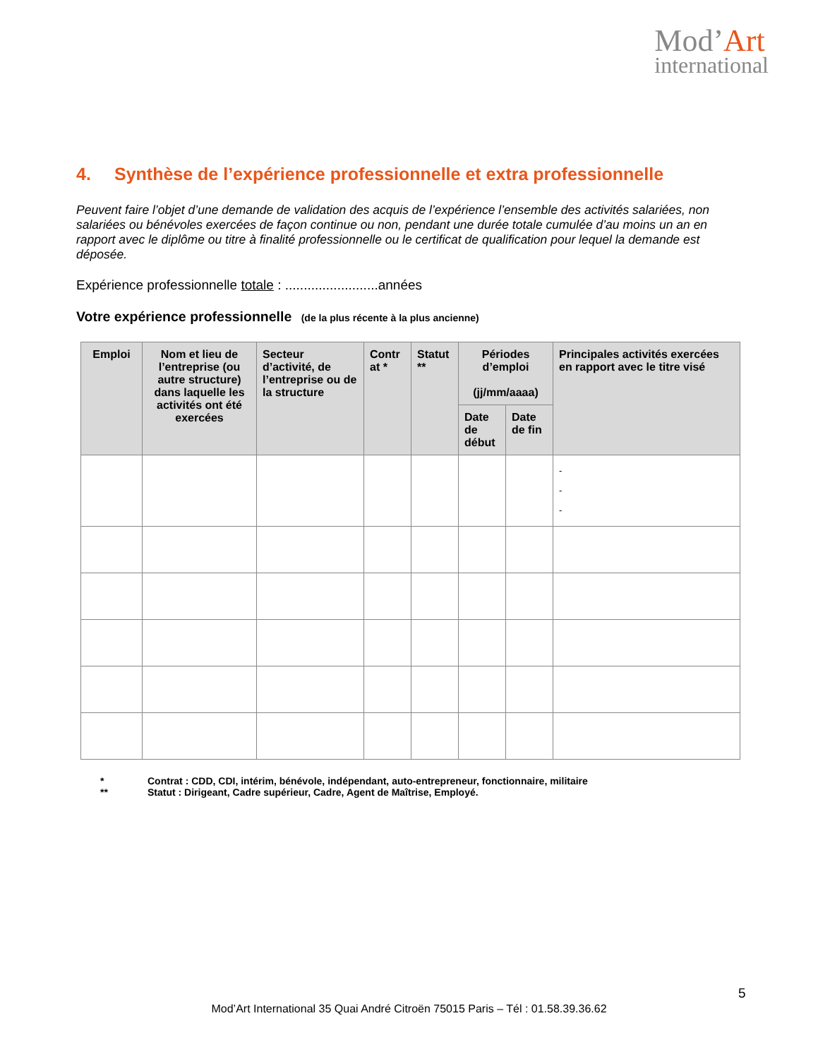Mod’Art
international
4. Synthèse de l’expérience professionnelle et extra professionnelle
Peuvent faire l’objet d’une demande de validation des acquis de l’expérience l’ensemble des activités salariées, non salariées ou bénévoles exercées de façon continue ou non, pendant une durée totale cumulée d’au moins un an en rapport avec le diplôme ou titre à finalité professionnelle ou le certificat de qualification pour lequel la demande est déposée.
Expérience professionnelle totale : .........................années
Votre expérience professionnelle (de la plus récente à la plus ancienne)
| Emploi | Nom et lieu de l’entreprise (ou autre structure) dans laquelle les activités ont été exercées | Secteur d’activité, de l’entreprise ou de la structure | Contr at * | Statut ** | Périodes d’emploi (jj/mm/aaaa) | | Principales activités exercées en rapport avec le titre visé |
| --- | --- | --- | --- | --- | --- | --- | --- |
| | | | | | Date de début | Date de fin | |
| | | | | | | | - - - |
* Contrat : CDD, CDI, intérim, bénévole, indépendant, auto-entrepreneur, fonctionnaire, militaire
** Statut : Dirigeant, Cadre supérieur, Cadre, Agent de Maîtrise, Employé.
5
Mod’Art International 35 Quai André Citroën 75015 Paris – Tél : 01.58.39.36.62